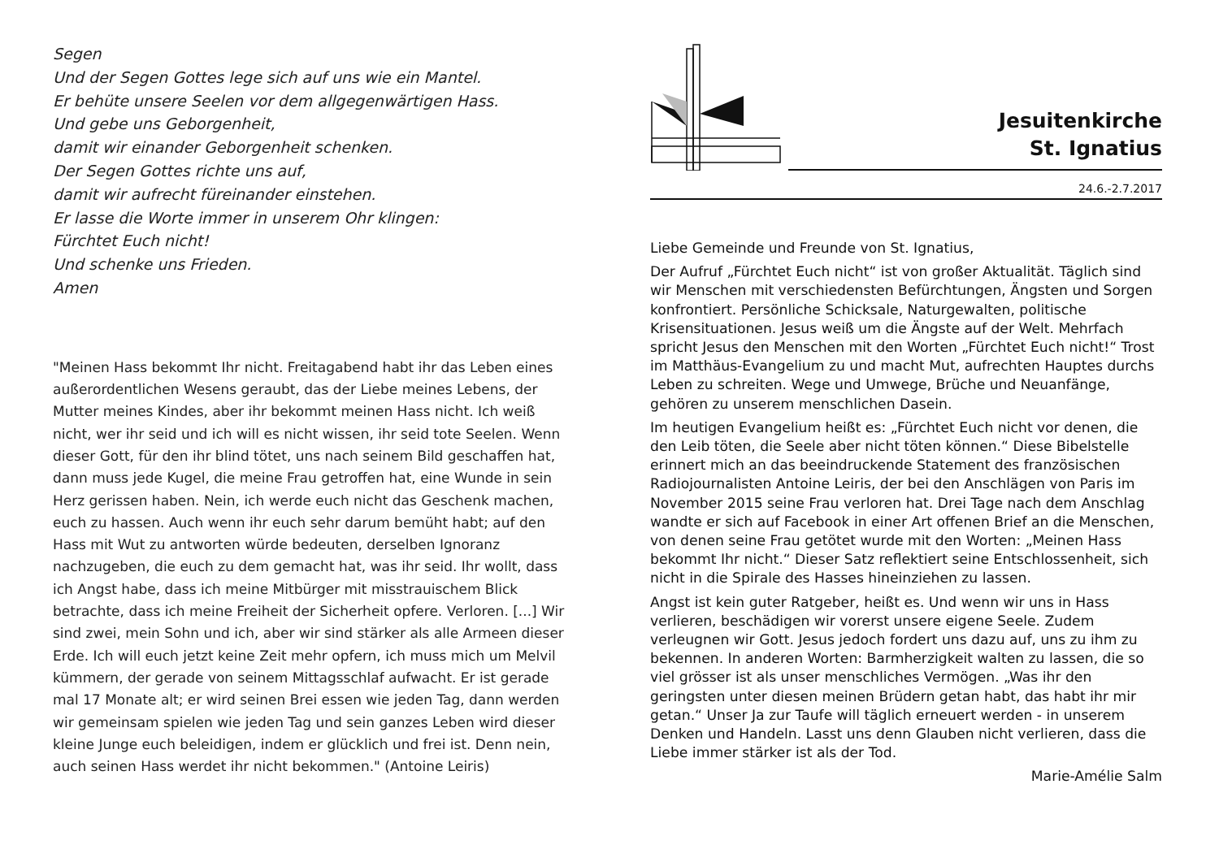Segen
Und der Segen Gottes lege sich auf uns wie ein Mantel.
Er behüte unsere Seelen vor dem allgegenwärtigen Hass.
Und gebe uns Geborgenheit,
damit wir einander Geborgenheit schenken.
Der Segen Gottes richte uns auf,
damit wir aufrecht füreinander einstehen.
Er lasse die Worte immer in unserem Ohr klingen:
Fürchtet Euch nicht!
Und schenke uns Frieden.
Amen
"Meinen Hass bekommt Ihr nicht. Freitagabend habt ihr das Leben eines außerordentlichen Wesens geraubt, das der Liebe meines Lebens, der Mutter meines Kindes, aber ihr bekommt meinen Hass nicht. Ich weiß nicht, wer ihr seid und ich will es nicht wissen, ihr seid tote Seelen. Wenn dieser Gott, für den ihr blind tötet, uns nach seinem Bild geschaffen hat, dann muss jede Kugel, die meine Frau getroffen hat, eine Wunde in sein Herz gerissen haben. Nein, ich werde euch nicht das Geschenk machen, euch zu hassen. Auch wenn ihr euch sehr darum bemüht habt; auf den Hass mit Wut zu antworten würde bedeuten, derselben Ignoranz nachzugeben, die euch zu dem gemacht hat, was ihr seid. Ihr wollt, dass ich Angst habe, dass ich meine Mitbürger mit misstrauischem Blick betrachte, dass ich meine Freiheit der Sicherheit opfere. Verloren. [...] Wir sind zwei, mein Sohn und ich, aber wir sind stärker als alle Armeen dieser Erde. Ich will euch jetzt keine Zeit mehr opfern, ich muss mich um Melvil kümmern, der gerade von seinem Mittagsschlaf aufwacht. Er ist gerade mal 17 Monate alt; er wird seinen Brei essen wie jeden Tag, dann werden wir gemeinsam spielen wie jeden Tag und sein ganzes Leben wird dieser kleine Junge euch beleidigen, indem er glücklich und frei ist. Denn nein, auch seinen Hass werdet ihr nicht bekommen." (Antoine Leiris)
Jesuitenkirche
St. Ignatius
24.6.-2.7.2017
Liebe Gemeinde und Freunde von St. Ignatius,
Der Aufruf „Fürchtet Euch nicht“ ist von großer Aktualität. Täglich sind wir Menschen mit verschiedensten Befürchtungen, Ängsten und Sorgen konfrontiert. Persönliche Schicksale, Naturgewalten, politische Krisensituationen. Jesus weiß um die Ängste auf der Welt. Mehrfach spricht Jesus den Menschen mit den Worten „Fürchtet Euch nicht!“ Trost im Matthäus-Evangelium zu und macht Mut, aufrechten Hauptes durchs Leben zu schreiten. Wege und Umwege, Brüche und Neuanfänge, gehören zu unserem menschlichen Dasein.
Im heutigen Evangelium heißt es: „Fürchtet Euch nicht vor denen, die den Leib töten, die Seele aber nicht töten können.“ Diese Bibelstelle erinnert mich an das beeindruckende Statement des französischen Radiojournalisten Antoine Leiris, der bei den Anschlägen von Paris im November 2015 seine Frau verloren hat. Drei Tage nach dem Anschlag wandte er sich auf Facebook in einer Art offenen Brief an die Menschen, von denen seine Frau getötet wurde mit den Worten: „Meinen Hass bekommt Ihr nicht.“ Dieser Satz reflektiert seine Entschlossenheit, sich nicht in die Spirale des Hasses hineinziehen zu lassen.
Angst ist kein guter Ratgeber, heißt es. Und wenn wir uns in Hass verlieren, beschädigen wir vorerst unsere eigene Seele. Zudem verleugnen wir Gott. Jesus jedoch fordert uns dazu auf, uns zu ihm zu bekennen. In anderen Worten: Barmherzigkeit walten zu lassen, die so viel grösser ist als unser menschliches Vermögen. „Was ihr den geringsten unter diesen meinen Brüdern getan habt, das habt ihr mir getan.“ Unser Ja zur Taufe will täglich erneuert werden - in unserem Denken und Handeln. Lasst uns denn Glauben nicht verlieren, dass die Liebe immer stärker ist als der Tod.
Marie-Amélie Salm